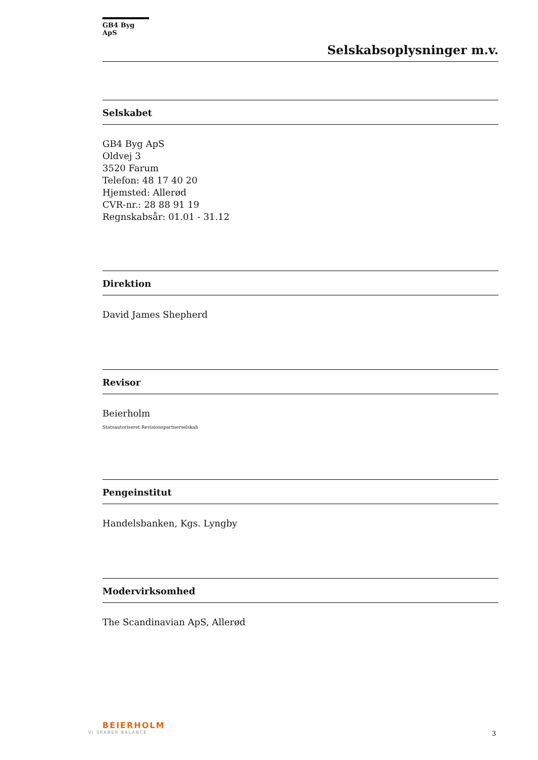GB4 Byg ApS
Selskabsoplysninger m.v.
Selskabet
GB4 Byg ApS
Oldvej 3
3520 Farum
Telefon: 48 17 40 20
Hjemsted: Allerød
CVR-nr.: 28 88 91 19
Regnskabsår: 01.01 - 31.12
Direktion
David James Shepherd
Revisor
Beierholm
Statsautoriseret Revisionspartnerselskab
Pengeinstitut
Handelsbanken, Kgs. Lyngby
Modervirksomhed
The Scandinavian ApS, Allerød
BEIERHOLM
VI SKABER BALANCE
3